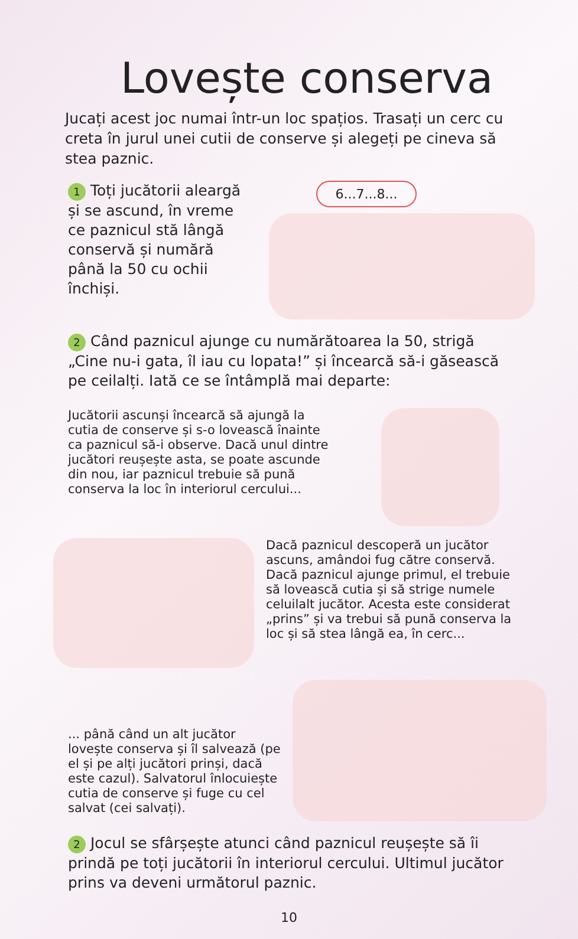Lovește conserva
Jucați acest joc numai într-un loc spațios. Trasați un cerc cu creta în jurul unei cutii de conserve și alegeți pe cineva să stea paznic.
1 Toți jucătorii aleargă și se ascund, în vreme ce paznicul stă lângă conservă și numără până la 50 cu ochii închiși.
6...7...8...
2 Când paznicul ajunge cu numărătoarea la 50, strigă „Cine nu-i gata, îl iau cu lopata!” și încearcă să-i găsească pe ceilalți. Iată ce se întâmplă mai departe:
Jucătorii ascunși încearcă să ajungă la cutia de conserve și s-o lovească înainte ca paznicul să-i observe. Dacă unul dintre jucători reușește asta, se poate ascunde din nou, iar paznicul trebuie să pună conserva la loc în interiorul cercului...
Dacă paznicul descoperă un jucător ascuns, amândoi fug către conservă. Dacă paznicul ajunge primul, el trebuie să lovească cutia și să strige numele celuilalt jucător. Acesta este considerat „prins” și va trebui să pună conserva la loc și să stea lângă ea, în cerc...
... până când un alt jucător lovește conserva și îl salvează (pe el și pe alți jucători prinși, dacă este cazul). Salvatorul înlocuiește cutia de conserve și fuge cu cel salvat (cei salvați).
2 Jocul se sfârșește atunci când paznicul reușește să îi prindă pe toți jucătorii în interiorul cercului. Ultimul jucător prins va deveni următorul paznic.
10